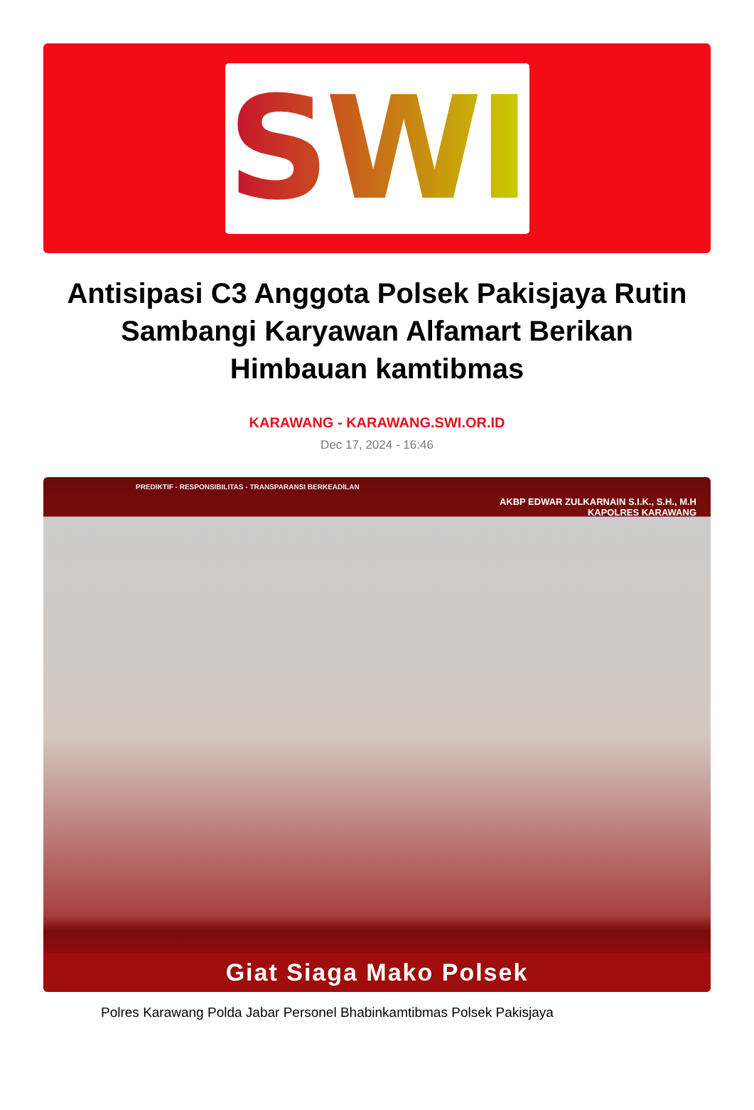SWI
Antisipasi C3 Anggota Polsek Pakisjaya Rutin Sambangi Karyawan Alfamart Berikan Himbauan kamtibmas
KARAWANG - KARAWANG.SWI.OR.ID
Dec 17, 2024 - 16:46
PREDIKTIF - RESPONSIBILITAS - TRANSPARANSI BERKEADILAN
AKBP EDWAR ZULKARNAIN S.I.K., S.H., M.H
KAPOLRES KARAWANG
Giat Siaga Mako Polsek
Polres Karawang Polda Jabar Personel Bhabinkamtibmas Polsek Pakisjaya